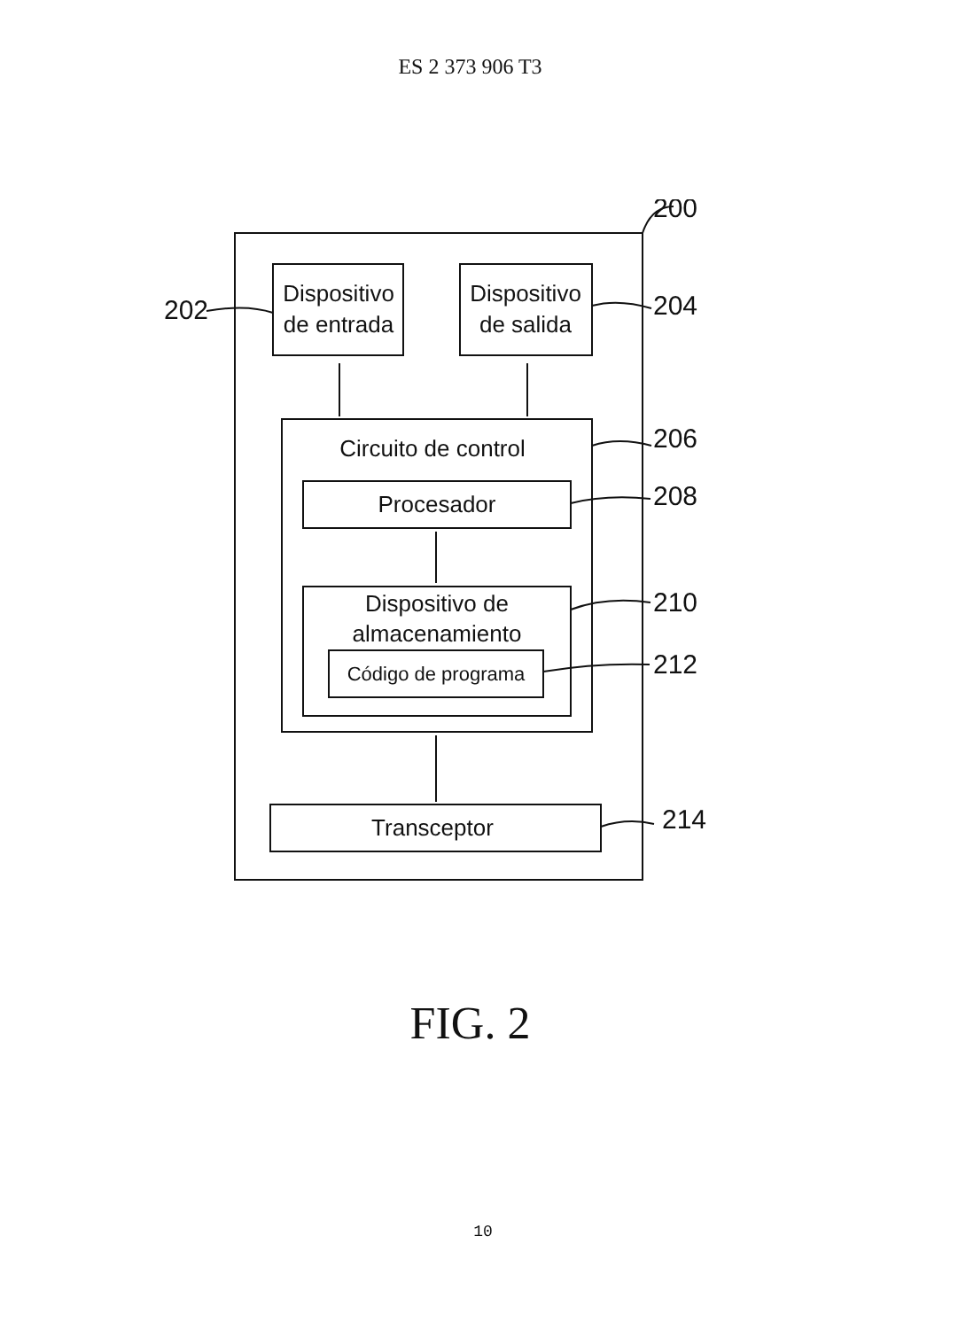ES 2 373 906 T3
Dispositivo
de entrada
Dispositivo
de salida
Circuito de control
Procesador
Dispositivo de
almacenamiento
Código de programa
Transceptor
200
202
204
206
208
210
212
214
FIG. 2
10